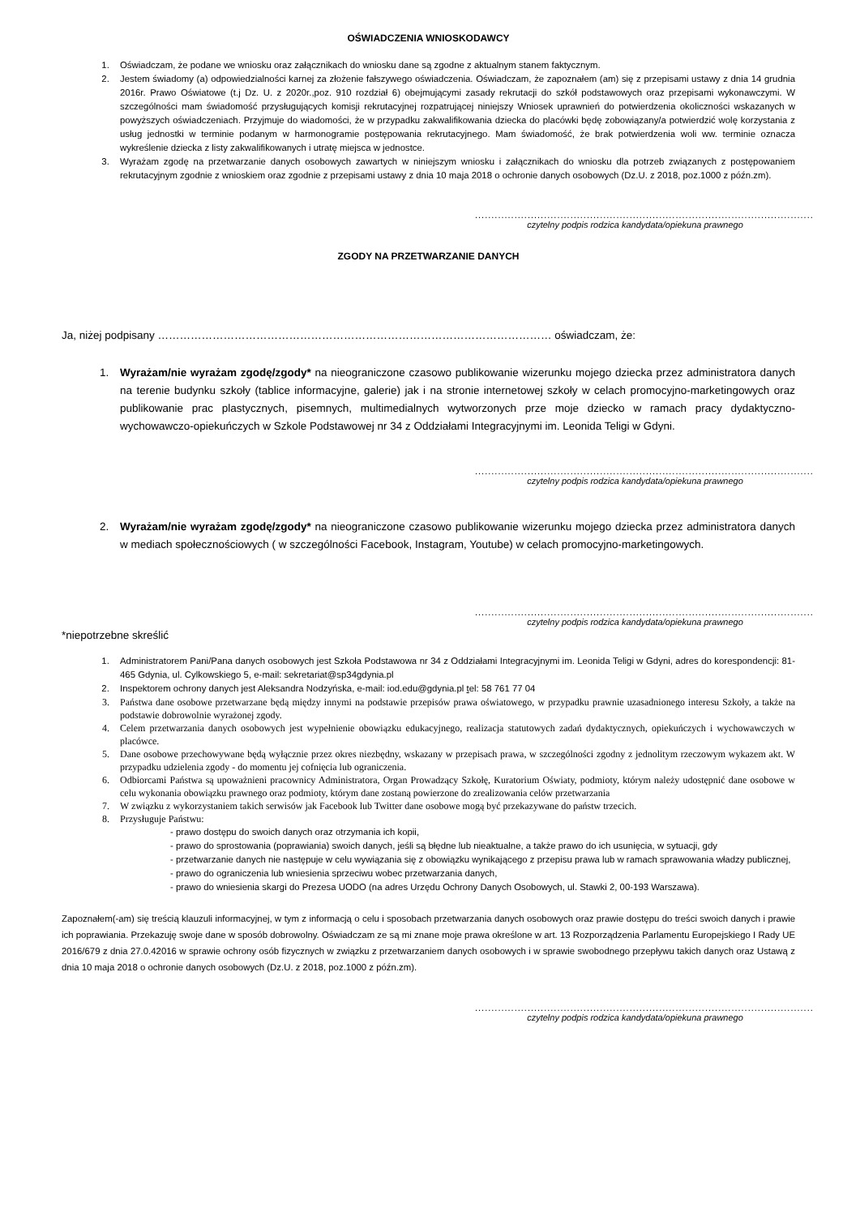OŚWIADCZENIA WNIOSKODAWCY
1. Oświadczam, że podane we wniosku oraz załącznikach do wniosku dane są zgodne z aktualnym stanem faktycznym.
2. Jestem świadomy (a) odpowiedzialności karnej za złożenie fałszywego oświadczenia. Oświadczam, że zapoznałem (am) się z przepisami ustawy z dnia 14 grudnia 2016r. Prawo Oświatowe (t.j Dz. U. z 2020r.,poz. 910 rozdział 6) obejmującymi zasady rekrutacji do szkół podstawowych oraz przepisami wykonawczymi. W szczególności mam świadomość przysługujących komisji rekrutacyjnej rozpatrującej niniejszy Wniosek uprawnień do potwierdzenia okoliczności wskazanych w powyższych oświadczeniach. Przyjmuje do wiadomości, że w przypadku zakwalifikowania dziecka do placówki będę zobowiązany/a potwierdzić wolę korzystania z usług jednostki w terminie podanym w harmonogramie postępowania rekrutacyjnego. Mam świadomość, że brak potwierdzenia woli ww. terminie oznacza wykreślenie dziecka z listy zakwalifikowanych i utratę miejsca w jednostce.
3. Wyrażam zgodę na przetwarzanie danych osobowych zawartych w niniejszym wniosku i załącznikach do wniosku dla potrzeb związanych z postępowaniem rekrutacyjnym zgodnie z wnioskiem oraz zgodnie z przepisami ustawy z dnia 10 maja 2018 o ochronie danych osobowych (Dz.U. z 2018, poz.1000 z późn.zm).
.......................................................................................................
czytelny podpis rodzica kandydata/opiekuna prawnego
ZGODY NA PRZETWARZANIE DANYCH
Ja, niżej podpisany ……………………………………………………………………………………………… oświadczam, że:
1. Wyrażam/nie wyrażam zgodę/zgody* na nieograniczone czasowo publikowanie wizerunku mojego dziecka przez administratora danych na terenie budynku szkoły (tablice informacyjne, galerie) jak i na stronie internetowej szkoły w celach promocyjno-marketingowych oraz publikowanie prac plastycznych, pisemnych, multimedialnych wytworzonych prze moje dziecko w ramach pracy dydaktyczno-wychowawczo-opiekuńczych w Szkole Podstawowej nr 34 z Oddziałami Integracyjnymi im. Leonida Teligi w Gdyni.
.......................................................................................................
czytelny podpis rodzica kandydata/opiekuna prawnego
2. Wyrażam/nie wyrażam zgodę/zgody* na nieograniczone czasowo publikowanie wizerunku mojego dziecka przez administratora danych w mediach społecznościowych ( w szczególności Facebook, Instagram, Youtube) w celach promocyjno-marketingowych.
.......................................................................................................
czytelny podpis rodzica kandydata/opiekuna prawnego
*niepotrzebne skreślić
1. Administratorem Pani/Pana danych osobowych jest Szkoła Podstawowa nr 34 z Oddziałami Integracyjnymi im. Leonida Teligi w Gdyni, adres do korespondencji: 81-465 Gdynia, ul. Cylkowskiego 5, e-mail: sekretariat@sp34gdynia.pl
2. Inspektorem ochrony danych jest Aleksandra Nodzyńska, e-mail: iod.edu@gdynia.pl tel: 58 761 77 04
3. Państwa dane osobowe przetwarzane będą między innymi na podstawie przepisów prawa oświatowego, w przypadku prawnie uzasadnionego interesu Szkoły, a także na podstawie dobrowolnie wyrażonej zgody.
4. Celem przetwarzania danych osobowych jest wypełnienie obowiązku edukacyjnego, realizacja statutowych zadań dydaktycznych, opiekuńczych i wychowawczych w placówce.
5. Dane osobowe przechowywane będą wyłącznie przez okres niezbędny, wskazany w przepisach prawa, w szczególności zgodny z jednolitym rzeczowym wykazem akt. W przypadku udzielenia zgody - do momentu jej cofnięcia lub ograniczenia.
6. Odbiorcami Państwa są upoważnieni pracownicy Administratora, Organ Prowadzący Szkołę, Kuratorium Oświaty, podmioty, którym należy udostępnić dane osobowe w celu wykonania obowiązku prawnego oraz podmioty, którym dane zostaną powierzone do zrealizowania celów przetwarzania
7. W związku z wykorzystaniem takich serwisów jak Facebook lub Twitter dane osobowe mogą być przekazywane do państw trzecich.
8. Przysługuje Państwu:
- prawo dostępu do swoich danych oraz otrzymania ich kopii,
- prawo do sprostowania (poprawiania) swoich danych, jeśli są błędne lub nieaktualne, a także prawo do ich usunięcia, w sytuacji, gdy
- przetwarzanie danych nie następuje w celu wywiązania się z obowiązku wynikającego z przepisu prawa lub w ramach sprawowania władzy publicznej,
- prawo do ograniczenia lub wniesienia sprzeciwu wobec przetwarzania danych,
- prawo do wniesienia skargi do Prezesa UODO (na adres Urzędu Ochrony Danych Osobowych, ul. Stawki 2, 00-193 Warszawa).
Zapoznałem(-am) się treścią klauzuli informacyjnej, w tym z informacją o celu i sposobach przetwarzania danych osobowych oraz prawie dostępu do treści swoich danych i prawie ich poprawiania. Przekazuję swoje dane w sposób dobrowolny. Oświadczam ze są mi znane moje prawa określone w art. 13 Rozporządzenia Parlamentu Europejskiego I Rady UE 2016/679 z dnia 27.0.42016 w sprawie ochrony osób fizycznych w związku z przetwarzaniem danych osobowych i w sprawie swobodnego przepływu takich danych oraz Ustawą z dnia 10 maja 2018 o ochronie danych osobowych (Dz.U. z 2018, poz.1000 z późn.zm).
.......................................................................................................
czytelny podpis rodzica kandydata/opiekuna prawnego